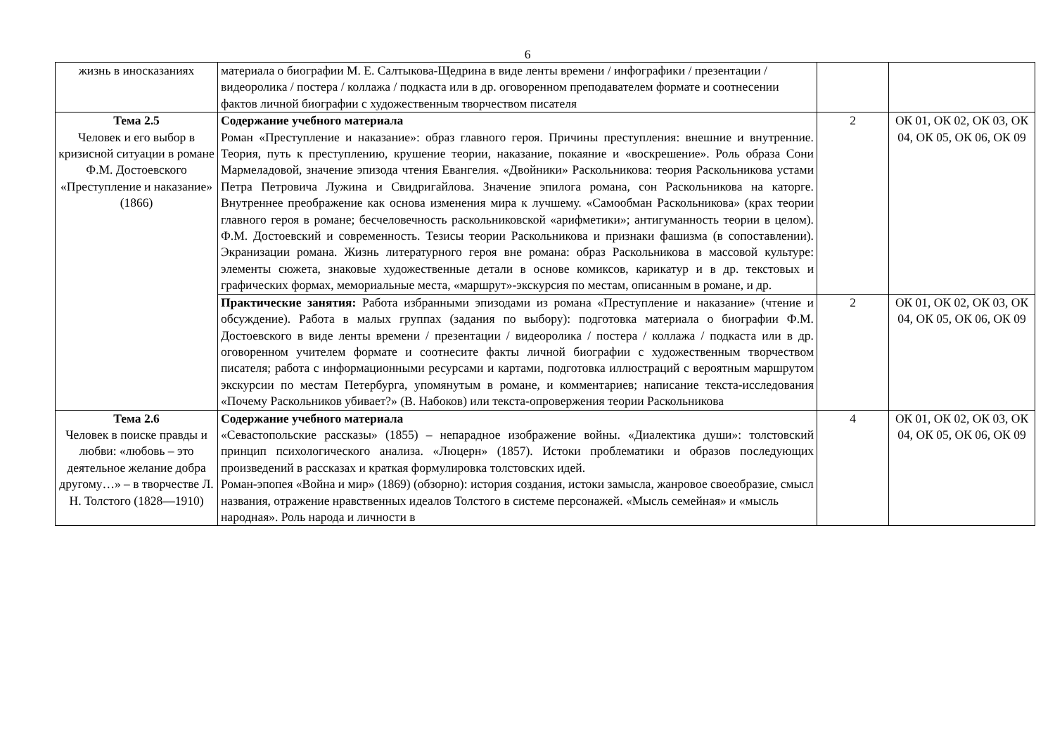6
| жизнь в иносказаниях | материала о биографии М. Е. Салтыкова-Щедрина в виде ленты времени / инфографики / презентации / видеоролика / постера / коллажа / подкаста или в др. оговоренном преподавателем формате и соотнесении фактов личной биографии с художественным творчеством писателя | | |
| Тема 2.5 Человек и его выбор в кризисной ситуации в романе Ф.М. Достоевского «Преступление и наказание» (1866) | Содержание учебного материала Роман «Преступление и наказание»: образ главного героя. Причины преступления: внешние и внутренние. Теория, путь к преступлению, крушение теории, наказание, покаяние и «воскрешение». Роль образа Сони Мармеладовой, значение эпизода чтения Евангелия. «Двойники» Раскольникова: теория Раскольникова устами Петра Петровича Лужина и Свидригайлова. Значение эпилога романа, сон Раскольникова на каторге. Внутреннее преображение как основа изменения мира к лучшему. «Самообман Раскольникова» (крах теории главного героя в романе; бесчеловечность раскольниковской «арифметики»; антигуманность теории в целом). Ф.М. Достоевский и современность. Тезисы теории Раскольникова и признаки фашизма (в сопоставлении). Экранизации романа. Жизнь литературного героя вне романа: образ Раскольникова в массовой культуре: элементы сюжета, знаковые художественные детали в основе комиксов, карикатур и в др. текстовых и графических формах, мемориальные места, «маршрут»-экскурсия по местам, описанным в романе, и др. | 2 | ОК 01, ОК 02, ОК 03, ОК 04, ОК 05, ОК 06, ОК 09 |
| | Практические занятия: Работа избранными эпизодами из романа «Преступление и наказание» (чтение и обсуждение). Работа в малых группах (задания по выбору): подготовка материала о биографии Ф.М. Достоевского в виде ленты времени / презентации / видеоролика / постера / коллажа / подкаста или в др. оговоренном учителем формате и соотнесите факты личной биографии с художественным творчеством писателя; работа с информационными ресурсами и картами, подготовка иллюстраций с вероятным маршрутом экскурсии по местам Петербурга, упомянутым в романе, и комментариев; написание текста-исследования «Почему Раскольников убивает?» (В. Набоков) или текста-опровержения теории Раскольникова | 2 | ОК 01, ОК 02, ОК 03, ОК 04, ОК 05, ОК 06, ОК 09 |
| Тема 2.6 Человек в поиске правды и любви: «любовь – это деятельное желание добра другому…» – в творчестве Л. Н. Толстого (1828—1910) | Содержание учебного материала «Севастопольские рассказы» (1855) – непарадное изображение войны. «Диалектика души»: толстовский принцип психологического анализа. «Люцерн» (1857). Истоки проблематики и образов последующих произведений в рассказах и краткая формулировка толстовских идей. Роман-эпопея «Война и мир» (1869) (обзорно): история создания, истоки замысла, жанровое своеобразие, смысл названия, отражение нравственных идеалов Толстого в системе персонажей. «Мысль семейная» и «мысль народная». Роль народа и личности в | 4 | ОК 01, ОК 02, ОК 03, ОК 04, ОК 05, ОК 06, ОК 09 |